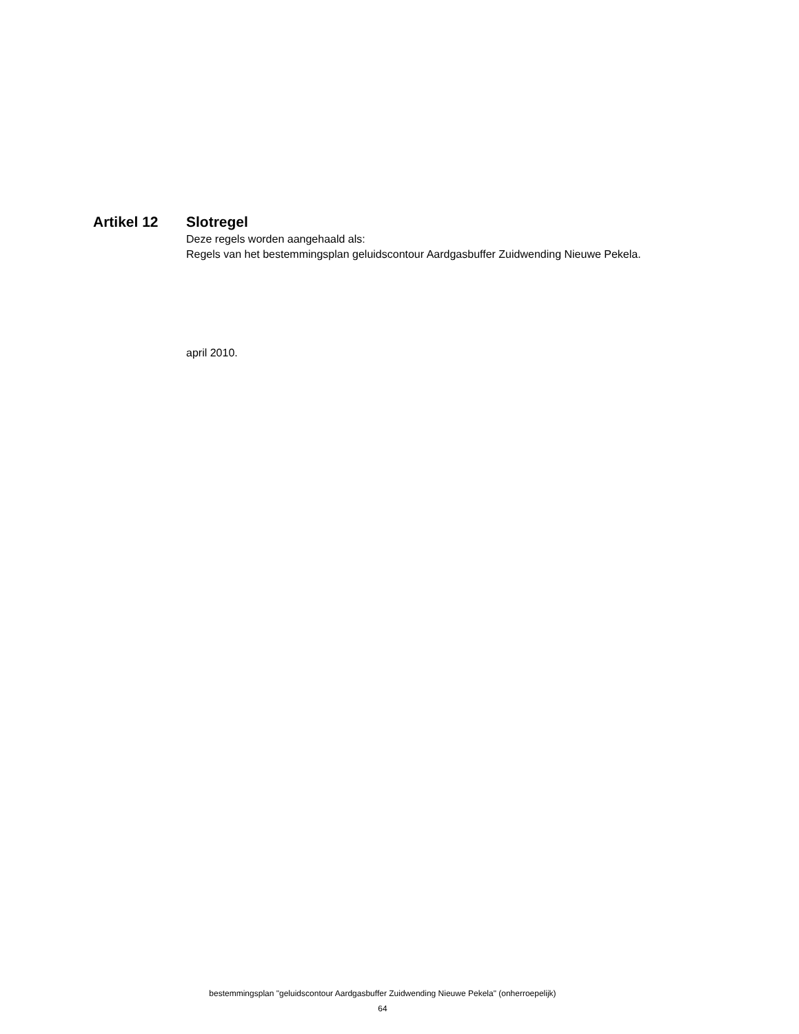Artikel 12 Slotregel
Deze regels worden aangehaald als:
Regels van het bestemmingsplan geluidscontour Aardgasbuffer Zuidwending Nieuwe Pekela.
april 2010.
bestemmingsplan "geluidscontour Aardgasbuffer Zuidwending Nieuwe Pekela" (onherroepelijk)
64